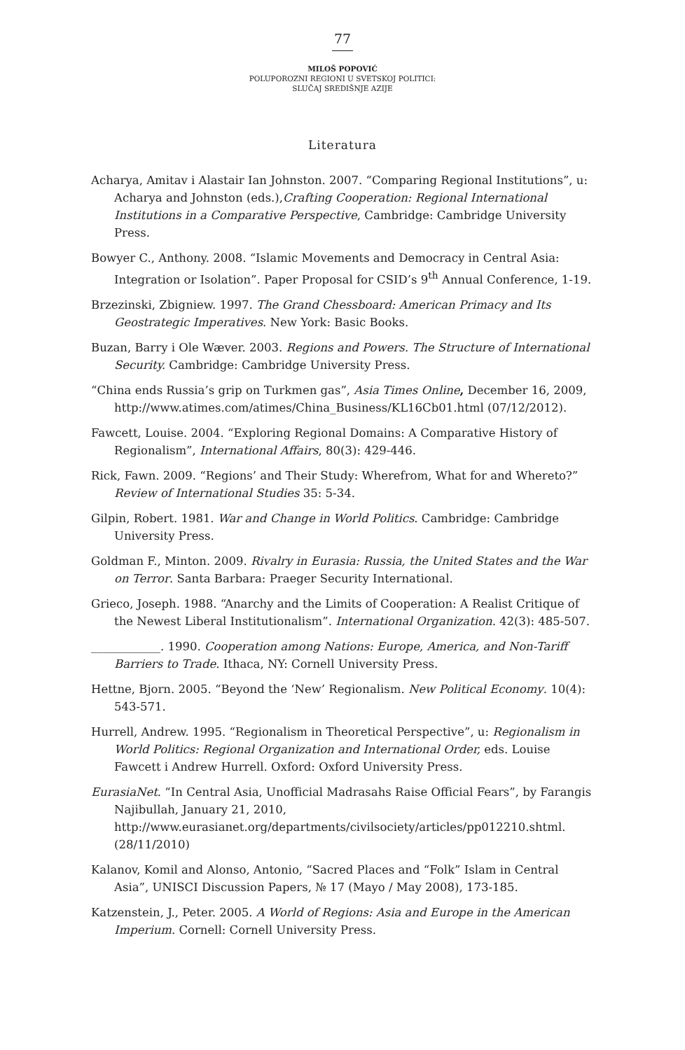77
MILOŠ POPOVIĆ
POLUPOROZNI REGIONI U SVETSKOJ POLITICI:
SLUČAJ SREDIŠNJE AZIJE
Literatura
Acharya, Amitav i Alastair Ian Johnston. 2007. “Comparing Regional Institutions”, u: Acharya and Johnston (eds.),Crafting Cooperation: Regional International Institutions in a Comparative Perspective, Cambridge: Cambridge University Press.
Bowyer C., Anthony. 2008. “Islamic Movements and Democracy in Central Asia: Integration or Isolation”. Paper Proposal for CSID’s 9<sup>th</sup> Annual Conference, 1-19.
Brzezinski, Zbigniew. 1997. The Grand Chessboard: American Primacy and Its Geostrategic Imperatives. New York: Basic Books.
Buzan, Barry i Ole Wæver. 2003. Regions and Powers. The Structure of International Security. Cambridge: Cambridge University Press.
“China ends Russia’s grip on Turkmen gas”, Asia Times Online, December 16, 2009, http://www.atimes.com/atimes/China_Business/KL16Cb01.html (07/12/2012).
Fawcett, Louise. 2004. “Exploring Regional Domains: A Comparative History of Regionalism”, International Affairs, 80(3): 429-446.
Rick, Fawn. 2009. “Regions’ and Their Study: Wherefrom, What for and Whereto?” Review of International Studies 35: 5-34.
Gilpin, Robert. 1981. War and Change in World Politics. Cambridge: Cambridge University Press.
Goldman F., Minton. 2009. Rivalry in Eurasia: Russia, the United States and the War on Terror. Santa Barbara: Praeger Security International.
Grieco, Joseph. 1988. “Anarchy and the Limits of Cooperation: A Realist Critique of the Newest Liberal Institutionalism”. International Organization. 42(3): 485-507.
____________. 1990. Cooperation among Nations: Europe, America, and Non-Tariff Barriers to Trade. Ithaca, NY: Cornell University Press.
Hettne, Bjorn. 2005. “Beyond the ‘New’ Regionalism. New Political Economy. 10(4): 543-571.
Hurrell, Andrew. 1995. “Regionalism in Theoretical Perspective”, u: Regionalism in World Politics: Regional Organization and International Order, eds. Louise Fawcett i Andrew Hurrell. Oxford: Oxford University Press.
EurasiaNet. “In Central Asia, Unofficial Madrasahs Raise Official Fears”, by Farangis Najibullah, January 21, 2010, http://www.eurasianet.org/departments/civilsociety/articles/pp012210.shtml. (28/11/2010)
Kalanov, Komil and Alonso, Antonio, “Sacred Places and “Folk” Islam in Central Asia”, UNISCI Discussion Papers, № 17 (Mayo / May 2008), 173-185.
Katzenstein, J., Peter. 2005. A World of Regions: Asia and Europe in the American Imperium. Cornell: Cornell University Press.